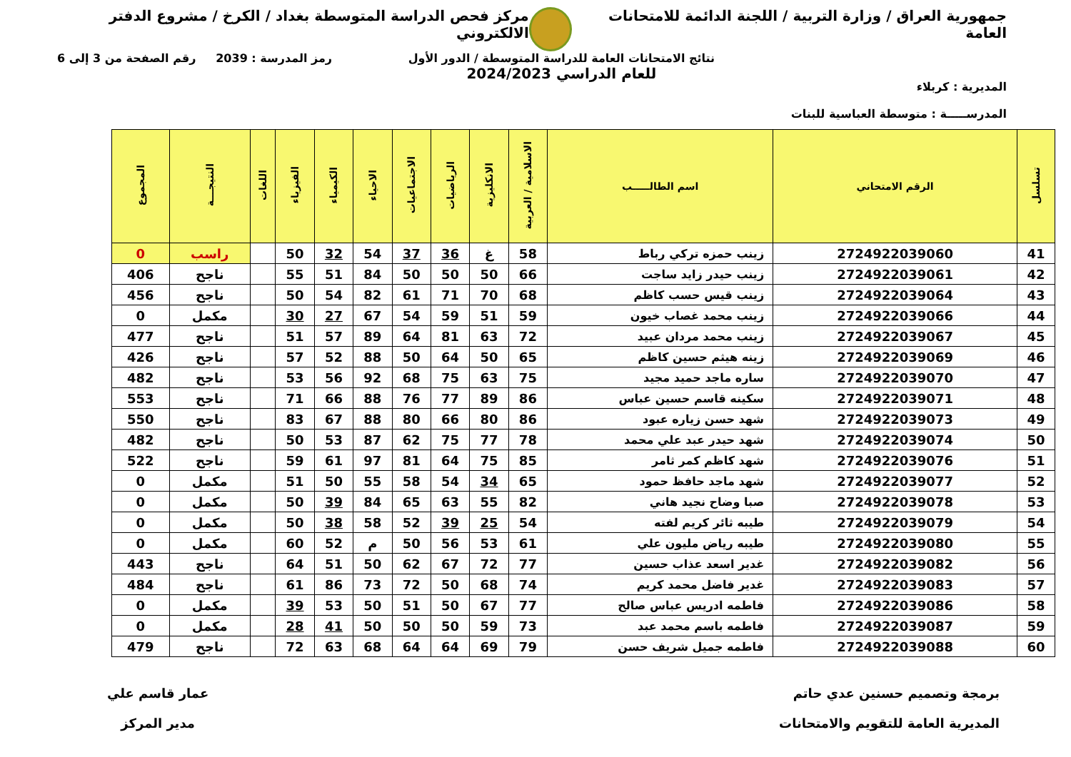جمهورية العراق / وزارة التربية / اللجنة الدائمة للامتحانات العامة
مركز فحص الدراسة المتوسطة بغداد / الكرخ / مشروع الدفتر الالكتروني
المديرية : كربلاء
المدرســـــة : متوسطة العباسية للبنات
نتائج الامتحانات العامة للدراسة المتوسطة / الدور الأول
للعام الدراسي 2024/2023
رمز المدرسة : 2039 رقم الصفحة من 3 إلى 6
| تسلسل | الرقم الامتحاني | اسم الطالـــــب | الاسلامية / العربية | الانكليزية | الرياضيات | الاجتماعيات | الاحياء | الكيمياء | الفيزياء | اللغات | النتيجـــة | المجموع |
| --- | --- | --- | --- | --- | --- | --- | --- | --- | --- | --- | --- | --- |
| 41 | 2724922039060 | زينب حمزه تركي رباط | 58 | غ | 36 | 37 | 54 | 32 | 50 | | راسب | 0 |
| 42 | 2724922039061 | زينب حيدر زايد ساجت | 66 | 50 | 50 | 50 | 84 | 51 | 55 | | ناجح | 406 |
| 43 | 2724922039064 | زينب قيس حسب كاظم | 68 | 70 | 71 | 61 | 82 | 54 | 50 | | ناجح | 456 |
| 44 | 2724922039066 | زينب محمد غصاب خيون | 59 | 51 | 59 | 54 | 67 | 27 | 30 | | مكمل | 0 |
| 45 | 2724922039067 | زينب محمد مردان عبيد | 72 | 63 | 81 | 64 | 89 | 57 | 51 | | ناجح | 477 |
| 46 | 2724922039069 | زينه هيثم حسين كاظم | 65 | 50 | 64 | 50 | 88 | 52 | 57 | | ناجح | 426 |
| 47 | 2724922039070 | ساره ماجد حميد مجيد | 75 | 63 | 75 | 68 | 92 | 56 | 53 | | ناجح | 482 |
| 48 | 2724922039071 | سكينه قاسم حسين عباس | 86 | 89 | 77 | 76 | 88 | 66 | 71 | | ناجح | 553 |
| 49 | 2724922039073 | شهد حسن زياره عبود | 86 | 80 | 66 | 80 | 88 | 67 | 83 | | ناجح | 550 |
| 50 | 2724922039074 | شهد حيدر عبد علي محمد | 78 | 77 | 75 | 62 | 87 | 53 | 50 | | ناجح | 482 |
| 51 | 2724922039076 | شهد كاظم كمر ثامر | 85 | 75 | 64 | 81 | 97 | 61 | 59 | | ناجح | 522 |
| 52 | 2724922039077 | شهد ماجد حافظ حمود | 65 | 34 | 54 | 58 | 55 | 50 | 51 | | مكمل | 0 |
| 53 | 2724922039078 | صبا وضاح نجيد هاني | 82 | 55 | 63 | 65 | 84 | 39 | 50 | | مكمل | 0 |
| 54 | 2724922039079 | طيبه ثائر كريم لفته | 54 | 25 | 39 | 52 | 58 | 38 | 50 | | مكمل | 0 |
| 55 | 2724922039080 | طيبه رياض مليون علي | 61 | 53 | 56 | 50 | م | 52 | 60 | | مكمل | 0 |
| 56 | 2724922039082 | غدير اسعد عذاب حسين | 77 | 72 | 67 | 62 | 50 | 51 | 64 | | ناجح | 443 |
| 57 | 2724922039083 | غدير فاضل محمد كريم | 74 | 68 | 50 | 72 | 73 | 86 | 61 | | ناجح | 484 |
| 58 | 2724922039086 | فاطمه ادريس عباس صالح | 77 | 67 | 50 | 51 | 50 | 53 | 39 | | مكمل | 0 |
| 59 | 2724922039087 | فاطمه باسم محمد عبد | 73 | 59 | 50 | 50 | 50 | 41 | 28 | | مكمل | 0 |
| 60 | 2724922039088 | فاطمه جميل شريف حسن | 79 | 69 | 64 | 64 | 68 | 63 | 72 | | ناجح | 479 |
برمجة وتصميم حسنين عدي حاتم
المديرية العامة للتقويم والامتحانات
عمار قاسم علي
مدير المركز